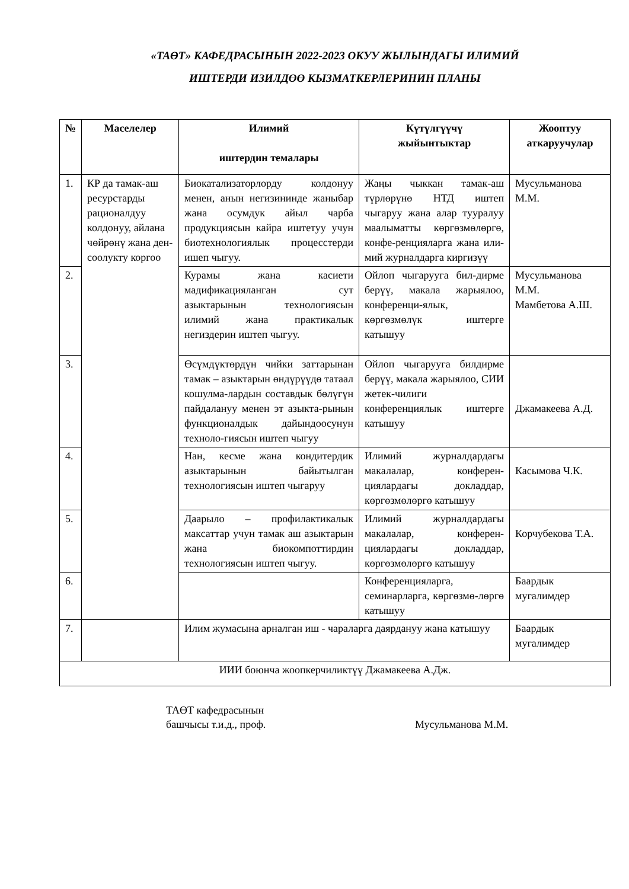«ТАӨТ» КАФЕДРАСЫНЫН 2022-2023 ОКУУ ЖЫЛЫНДАГЫ ИЛИМИЙ
ИШТЕРДИ ИЗИЛДӨӨ КЫЗМАТКЕРЛЕРИНИН ПЛАНЫ
| № | Маселелер | Илимий иштердин темалары | Күтүлгүүчү жыйынтыктар | Жооптуу аткаруучулар |
| --- | --- | --- | --- | --- |
| 1. | КР да тамак-аш ресурстарды рационалдуу колдонуу, айлана чөйрөнү жана ден-соолукту коргоо | Биокатализаторлорду колдонуу менен, анын негизининде жаныбар жана осумдук айыл чарба продукциясын кайра иштетуу учун биотехнологиялык процесстерди ишеп чыгуу. | Жаңы чыккан тамак-аш түрлөрүнө НТД иштеп чыгаруу жана алар тууралуу маалыматты көргөзмөлөргө, конфе-ренцияларга жана или-мий журналдарга киргизүү | Мусульманова М.М. |
| 2. | | Курамы жана касиети мадификацияланган сут азыктарынын технологиясын илимий жана практикалык негиздерин иштеп чыгуу. | Ойлоп чыгарууга бил-дирме берүү, макала жарыялоо, конференци-ялык, көргөзмөлүк иштерге катышуу | Мусульманова М.М. Мамбетова А.Ш. |
| 3. | | Өсүмдүктөрдүн чийки заттарынан тамак – азыктарын өндүрүүдө татаал кошулма-лардын составдык бөлүгүн пайдалануу менен эт азыкта-рынын функционалдык дайындоосунун техноло-гиясын иштеп чыгуу | Ойлоп чыгарууга билдирме берүү, макала жарыялоо, СИИ жетек-чилиги конференциялык иштерге катышуу | Джамакеева А.Д. |
| 4. | | Нан, кесме жана кондитердик азыктарынын байытылган технологиясын иштеп чыгаруу | Илимий журналдардагы макалалар, конферен-циялардагы докладдар, көргөзмөлөргө катышуу | Касымова Ч.К. |
| 5. | | Даарыло – профилактикалык максаттар учун тамак аш азыктарын жана биокомпоттирдин технологиясын иштеп чыгуу. | Илимий журналдардагы макалалар, конферен-циялардагы докладдар, көргөзмөлөргө катышуу | Корчубекова Т.А. |
| 6. | | | Конференцияларга, семинарларга, көргөзмө-лөргө катышуу | Баардык мугалимдер |
| 7. | | Илим жумасына арналган иш - чараларга даярдануу жана катышуу | | Баардык мугалимдер |
| ИИИ боюнча жоопкерчиликтүү Джамакеева А.Дж. | | | | |
ТАӨТ кафедрасынын
башчысы т.и.д., проф.
Мусульманова М.М.